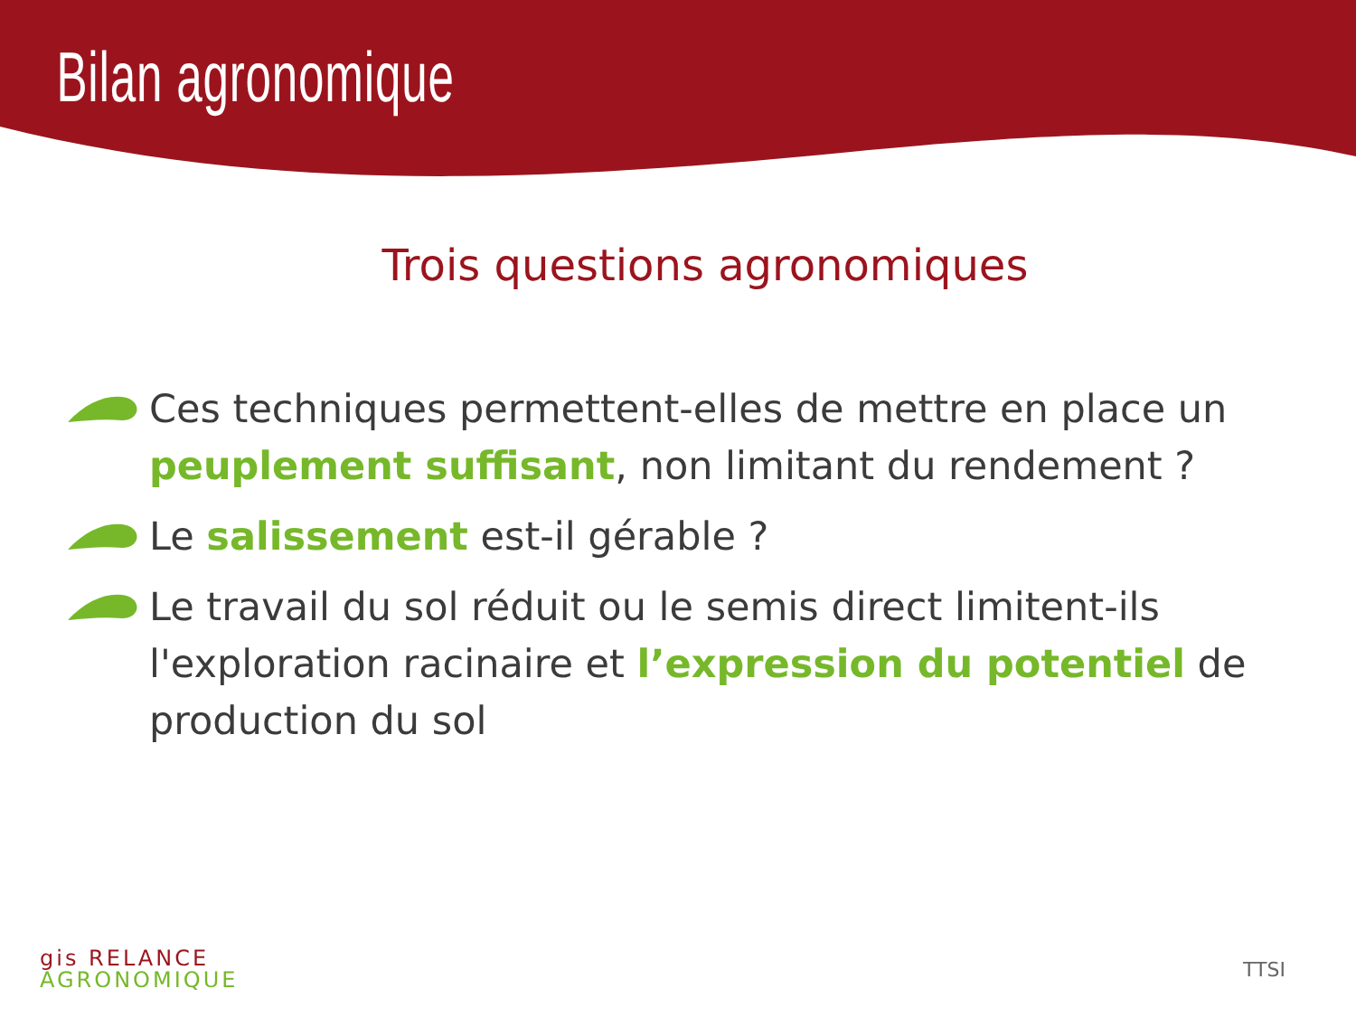Bilan agronomique
Trois questions agronomiques
Ces techniques permettent-elles de mettre en place un peuplement suffisant, non limitant du rendement ?
Le salissement est-il gérable ?
Le travail du sol réduit ou le semis direct limitent-ils l'exploration racinaire et l’expression du potentiel de production du sol
gis RELANCE
AGRONOMIQUE
TTSI